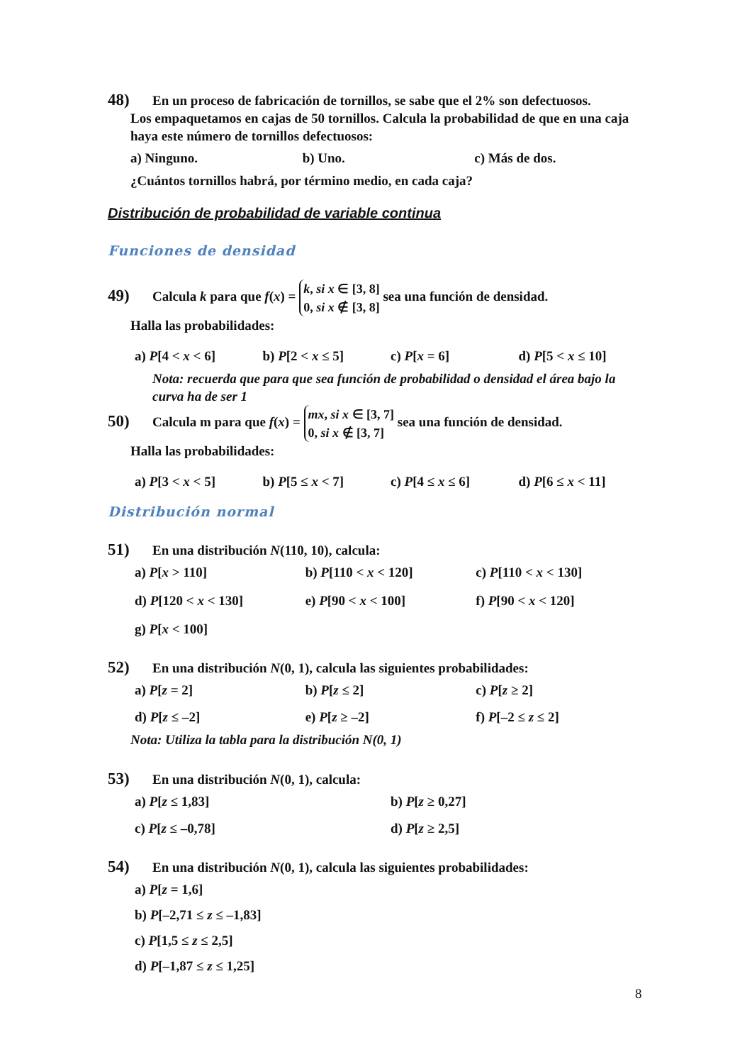48) En un proceso de fabricación de tornillos, se sabe que el 2% son defectuosos.
Los empaquetamos en cajas de 50 tornillos. Calcula la probabilidad de que en una caja haya este número de tornillos defectuosos:
a) Ninguno. b) Uno. c) Más de dos.
¿Cuántos tornillos habrá, por término medio, en cada caja?
Distribución de probabilidad de variable continua
Funciones de densidad
49) Calcula k para que f(x) = k, si x ∈ [3, 8]
0, si x ∉ [3, 8] sea una función de densidad.
Halla las probabilidades:
a) P[4 < x < 6] b) P[2 < x ≤ 5] c) P[x = 6] d) P[5 < x ≤ 10]
Nota: recuerda que para que sea función de probabilidad o densidad el área bajo la curva ha de ser 1
50) Calcula m para que f(x) = mx, si x ∈ [3, 7]
0, si x ∉ [3, 7] sea una función de densidad.
Halla las probabilidades:
a) P[3 < x < 5] b) P[5 ≤ x < 7] c) P[4 ≤ x ≤ 6] d) P[6 ≤ x < 11]
Distribución normal
51) En una distribución N(110, 10), calcula:
a) P[x > 110] b) P[110 < x < 120] c) P[110 < x < 130]
d) P[120 < x < 130] e) P[90 < x < 100] f) P[90 < x < 120]
g) P[x < 100]
52) En una distribución N(0, 1), calcula las siguientes probabilidades:
a) P[z = 2] b) P[z ≤ 2] c) P[z ≥ 2]
d) P[z ≤ –2] e) P[z ≥ –2] f) P[–2 ≤ z ≤ 2]
Nota: Utiliza la tabla para la distribución N(0, 1)
53) En una distribución N(0, 1), calcula:
a) P[z ≤ 1,83] b) P[z ≥ 0,27]
c) P[z ≤ –0,78] d) P[z ≥ 2,5]
54) En una distribución N(0, 1), calcula las siguientes probabilidades:
a) P[z = 1,6]
b) P[–2,71 ≤ z ≤ –1,83]
c) P[1,5 ≤ z ≤ 2,5]
d) P[–1,87 ≤ z ≤ 1,25]
8